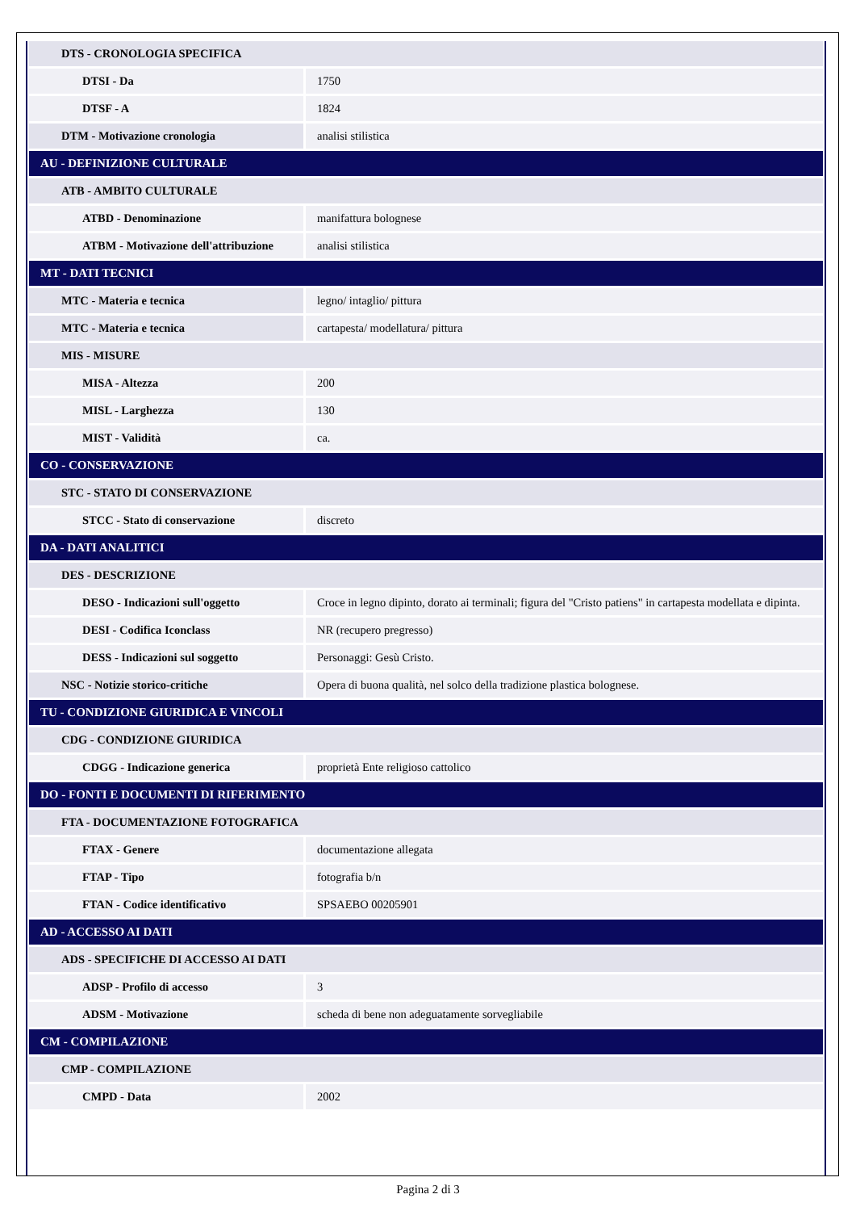| DTS - CRONOLOGIA SPECIFICA | |
| DTSI - Da | 1750 |
| DTSF - A | 1824 |
| DTM - Motivazione cronologia | analisi stilistica |
| AU - DEFINIZIONE CULTURALE | |
| ATB - AMBITO CULTURALE | |
| ATBD - Denominazione | manifattura bolognese |
| ATBM - Motivazione dell'attribuzione | analisi stilistica |
| MT - DATI TECNICI | |
| MTC - Materia e tecnica | legno/ intaglio/ pittura |
| MTC - Materia e tecnica | cartapesta/ modellatura/ pittura |
| MIS - MISURE | |
| MISA - Altezza | 200 |
| MISL - Larghezza | 130 |
| MIST - Validità | ca. |
| CO - CONSERVAZIONE | |
| STC - STATO DI CONSERVAZIONE | |
| STCC - Stato di conservazione | discreto |
| DA - DATI ANALITICI | |
| DES - DESCRIZIONE | |
| DESO - Indicazioni sull'oggetto | Croce in legno dipinto, dorato ai terminali; figura del "Cristo patiens" in cartapesta modellata e dipinta. |
| DESI - Codifica Iconclass | NR (recupero pregresso) |
| DESS - Indicazioni sul soggetto | Personaggi: Gesù Cristo. |
| NSC - Notizie storico-critiche | Opera di buona qualità, nel solco della tradizione plastica bolognese. |
| TU - CONDIZIONE GIURIDICA E VINCOLI | |
| CDG - CONDIZIONE GIURIDICA | |
| CDGG - Indicazione generica | proprietà Ente religioso cattolico |
| DO - FONTI E DOCUMENTI DI RIFERIMENTO | |
| FTA - DOCUMENTAZIONE FOTOGRAFICA | |
| FTAX - Genere | documentazione allegata |
| FTAP - Tipo | fotografia b/n |
| FTAN - Codice identificativo | SPSAEBO 00205901 |
| AD - ACCESSO AI DATI | |
| ADS - SPECIFICHE DI ACCESSO AI DATI | |
| ADSP - Profilo di accesso | 3 |
| ADSM - Motivazione | scheda di bene non adeguatamente sorvegliabile |
| CM - COMPILAZIONE | |
| CMP - COMPILAZIONE | |
| CMPD - Data | 2002 |
Pagina 2 di 3